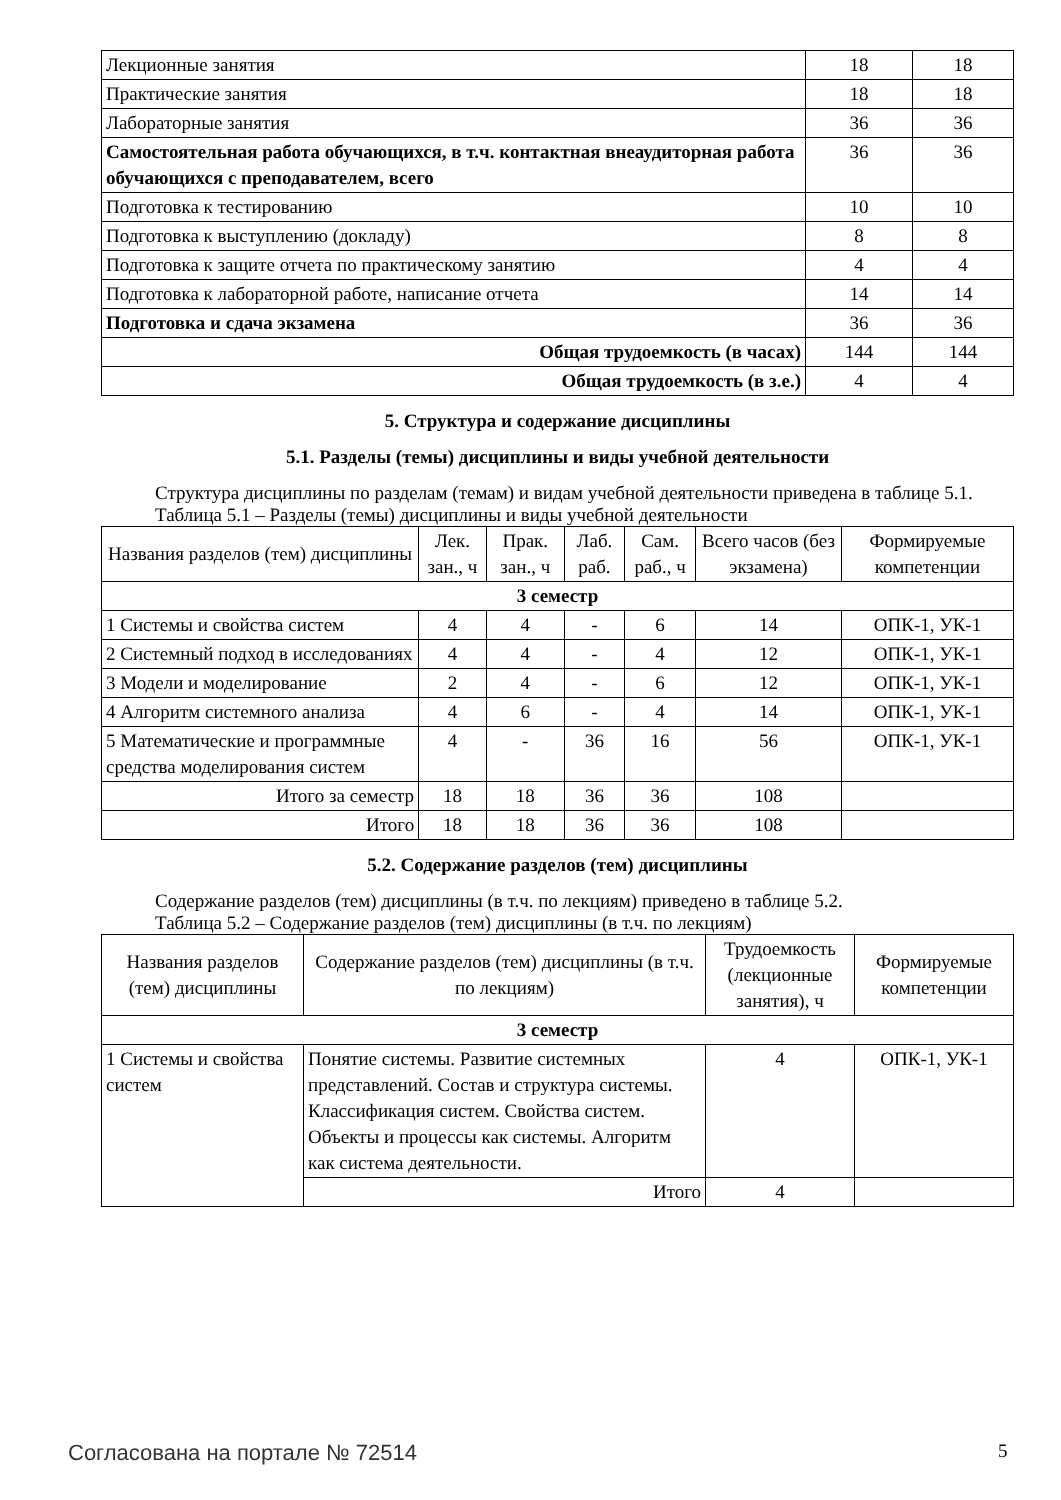| Лекционные занятия | 18 | 18 |
| Практические занятия | 18 | 18 |
| Лабораторные занятия | 36 | 36 |
| Самостоятельная работа обучающихся, в т.ч. контактная внеаудиторная работа обучающихся с преподавателем, всего | 36 | 36 |
| Подготовка к тестированию | 10 | 10 |
| Подготовка к выступлению (докладу) | 8 | 8 |
| Подготовка к защите отчета по практическому занятию | 4 | 4 |
| Подготовка к лабораторной работе, написание отчета | 14 | 14 |
| Подготовка и сдача экзамена | 36 | 36 |
| Общая трудоемкость (в часах) | 144 | 144 |
| Общая трудоемкость (в з.е.) | 4 | 4 |
5. Структура и содержание дисциплины
5.1. Разделы (темы) дисциплины и виды учебной деятельности
Структура дисциплины по разделам (темам) и видам учебной деятельности приведена в таблице 5.1.
Таблица 5.1 – Разделы (темы) дисциплины и виды учебной деятельности
| Названия разделов (тем) дисциплины | Лек. зан., ч | Прак. зан., ч | Лаб. раб. | Сам. раб., ч | Всего часов (без экзамена) | Формируемые компетенции |
| --- | --- | --- | --- | --- | --- | --- |
| 3 семестр | | | | | | |
| 1 Системы и свойства систем | 4 | 4 | - | 6 | 14 | ОПК-1, УК-1 |
| 2 Системный подход в исследованиях | 4 | 4 | - | 4 | 12 | ОПК-1, УК-1 |
| 3 Модели и моделирование | 2 | 4 | - | 6 | 12 | ОПК-1, УК-1 |
| 4 Алгоритм системного анализа | 4 | 6 | - | 4 | 14 | ОПК-1, УК-1 |
| 5 Математические и программные средства моделирования систем | 4 | - | 36 | 16 | 56 | ОПК-1, УК-1 |
| Итого за семестр | 18 | 18 | 36 | 36 | 108 | |
| Итого | 18 | 18 | 36 | 36 | 108 | |
5.2. Содержание разделов (тем) дисциплины
Содержание разделов (тем) дисциплины (в т.ч. по лекциям) приведено в таблице 5.2.
Таблица 5.2 – Содержание разделов (тем) дисциплины (в т.ч. по лекциям)
| Названия разделов (тем) дисциплины | Содержание разделов (тем) дисциплины (в т.ч. по лекциям) | Трудоемкость (лекционные занятия), ч | Формируемые компетенции |
| --- | --- | --- | --- |
| 3 семестр | | | |
| 1 Системы и свойства систем | Понятие системы. Развитие системных представлений. Состав и структура системы. Классификация систем. Свойства систем. Объекты и процессы как системы. Алгоритм как система деятельности. | 4 | ОПК-1, УК-1 |
| | Итого | 4 | |
Согласована на портале № 72514 5